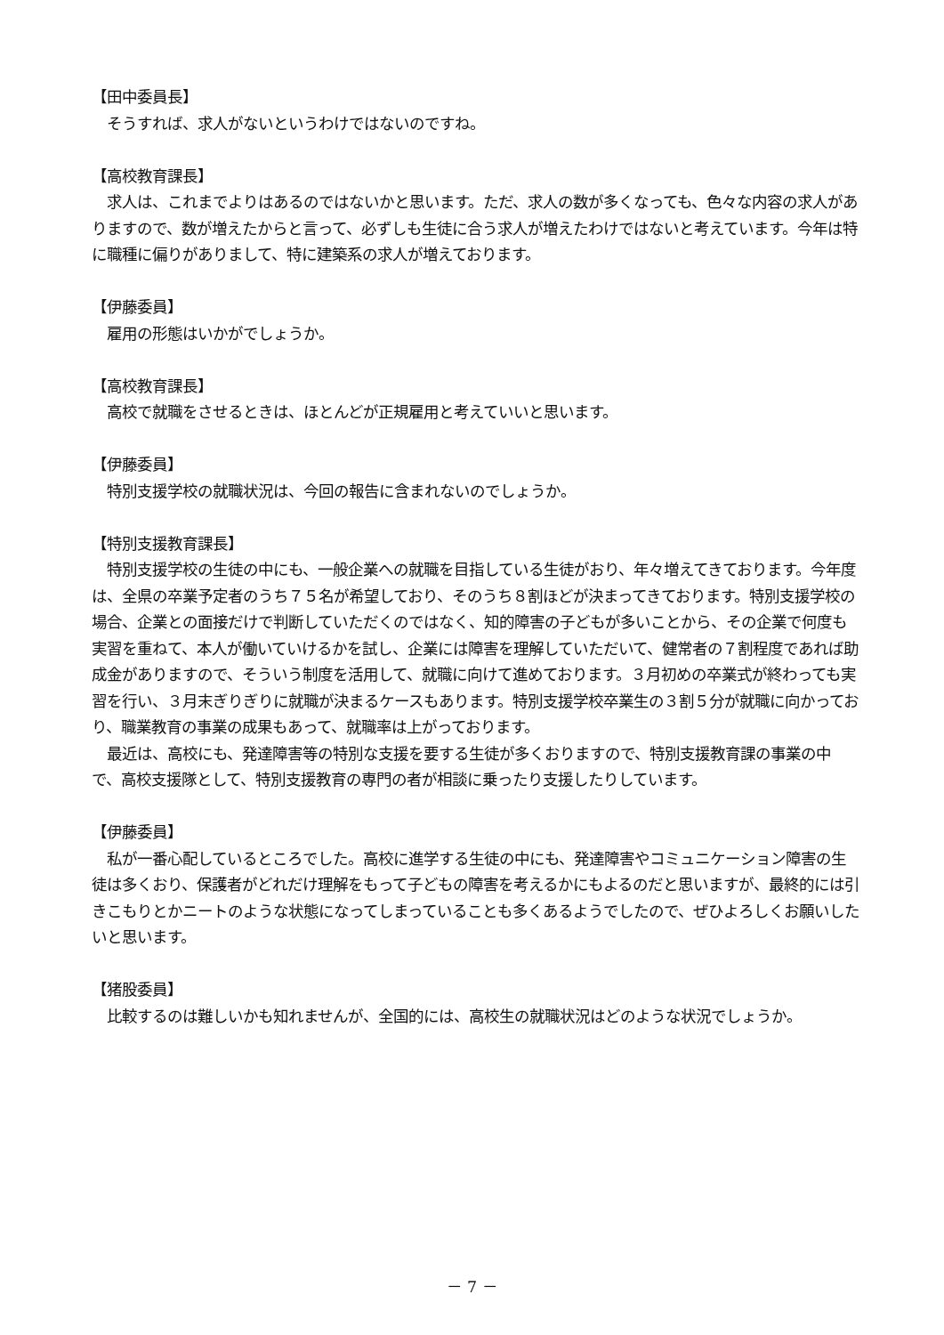【田中委員長】
　そうすれば、求人がないというわけではないのですね。
【高校教育課長】
　求人は、これまでよりはあるのではないかと思います。ただ、求人の数が多くなっても、色々な内容の求人がありますので、数が増えたからと言って、必ずしも生徒に合う求人が増えたわけではないと考えています。今年は特に職種に偏りがありまして、特に建築系の求人が増えております。
【伊藤委員】
　雇用の形態はいかがでしょうか。
【高校教育課長】
　高校で就職をさせるときは、ほとんどが正規雇用と考えていいと思います。
【伊藤委員】
　特別支援学校の就職状況は、今回の報告に含まれないのでしょうか。
【特別支援教育課長】
　特別支援学校の生徒の中にも、一般企業への就職を目指している生徒がおり、年々増えてきております。今年度は、全県の卒業予定者のうち７５名が希望しており、そのうち８割ほどが決まってきております。特別支援学校の場合、企業との面接だけで判断していただくのではなく、知的障害の子どもが多いことから、その企業で何度も実習を重ねて、本人が働いていけるかを試し、企業には障害を理解していただいて、健常者の７割程度であれば助成金がありますので、そういう制度を活用して、就職に向けて進めております。３月初めの卒業式が終わっても実習を行い、３月末ぎりぎりに就職が決まるケースもあります。特別支援学校卒業生の３割５分が就職に向かっており、職業教育の事業の成果もあって、就職率は上がっております。
　最近は、高校にも、発達障害等の特別な支援を要する生徒が多くおりますので、特別支援教育課の事業の中で、高校支援隊として、特別支援教育の専門の者が相談に乗ったり支援したりしています。
【伊藤委員】
　私が一番心配しているところでした。高校に進学する生徒の中にも、発達障害やコミュニケーション障害の生徒は多くおり、保護者がどれだけ理解をもって子どもの障害を考えるかにもよるのだと思いますが、最終的には引きこもりとかニートのような状態になってしまっていることも多くあるようでしたので、ぜひよろしくお願いしたいと思います。
【猪股委員】
　比較するのは難しいかも知れませんが、全国的には、高校生の就職状況はどのような状況でしょうか。
－ 7 －